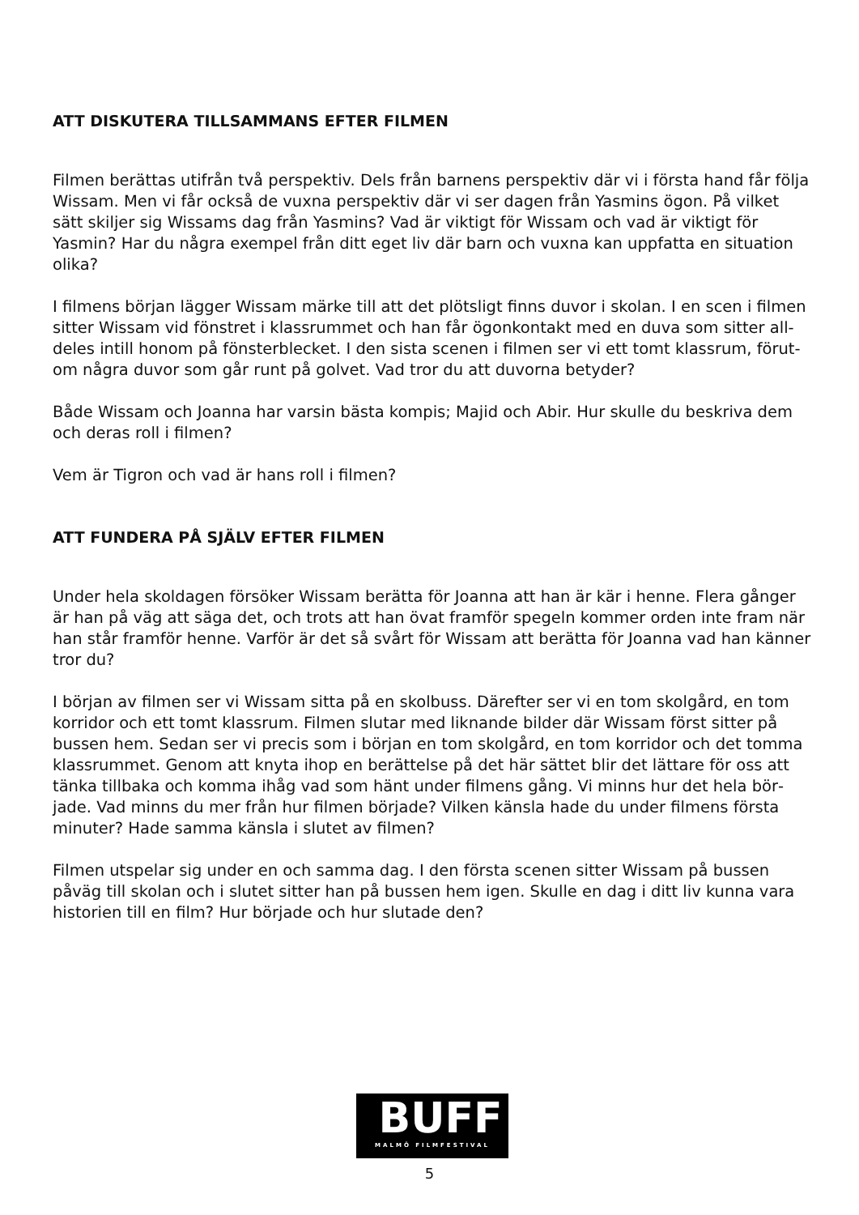ATT DISKUTERA TILLSAMMANS EFTER FILMEN
Filmen berättas utifrån två perspektiv. Dels från barnens perspektiv där vi i första hand får följa Wissam. Men vi får också de vuxna perspektiv där vi ser dagen från Yasmins ögon. På vilket sätt skiljer sig Wissams dag från Yasmins? Vad är viktigt för Wissam och vad är viktigt för Yasmin? Har du några exempel från ditt eget liv där barn och vuxna kan uppfatta en situation olika?
I filmens början lägger Wissam märke till att det plötsligt finns duvor i skolan. I en scen i filmen sitter Wissam vid fönstret i klassrummet och han får ögonkontakt med en duva som sitter all­deles intill honom på fönsterblecket. I den sista scenen i filmen ser vi ett tomt klassrum, förut­om några duvor som går runt på golvet. Vad tror du att duvorna betyder?
Både Wissam och Joanna har varsin bästa kompis; Majid och Abir. Hur skulle du beskriva dem och deras roll i filmen?
Vem är Tigron och vad är hans roll i filmen?
ATT FUNDERA PÅ SJÄLV EFTER FILMEN
Under hela skoldagen försöker Wissam berätta för Joanna att han är kär i henne. Flera gånger är han på väg att säga det, och trots att han övat framför spegeln kommer orden inte fram när han står framför henne. Varför är det så svårt för Wissam att berätta för Joanna vad han känner tror du?
I början av filmen ser vi Wissam sitta på en skolbuss. Därefter ser vi en tom skolgård, en tom korridor och ett tomt klassrum. Filmen slutar med liknande bilder där Wissam först sitter på bussen hem. Sedan ser vi precis som i början en tom skolgård, en tom korridor och det tomma klassrummet. Genom att knyta ihop en berättelse på det här sättet blir det lättare för oss att tänka tillbaka och komma ihåg vad som hänt under filmens gång. Vi minns hur det hela bör­jade. Vad minns du mer från hur filmen började? Vilken känsla hade du under filmens första minuter? Hade samma känsla i slutet av filmen?
Filmen utspelar sig under en och samma dag. I den första scenen sitter Wissam på bussen påväg till skolan och i slutet sitter han på bussen hem igen. Skulle en dag i ditt liv kunna vara historien till en film? Hur började och hur slutade den?
BUFF
MALMÖ FILMFESTIVAL
5